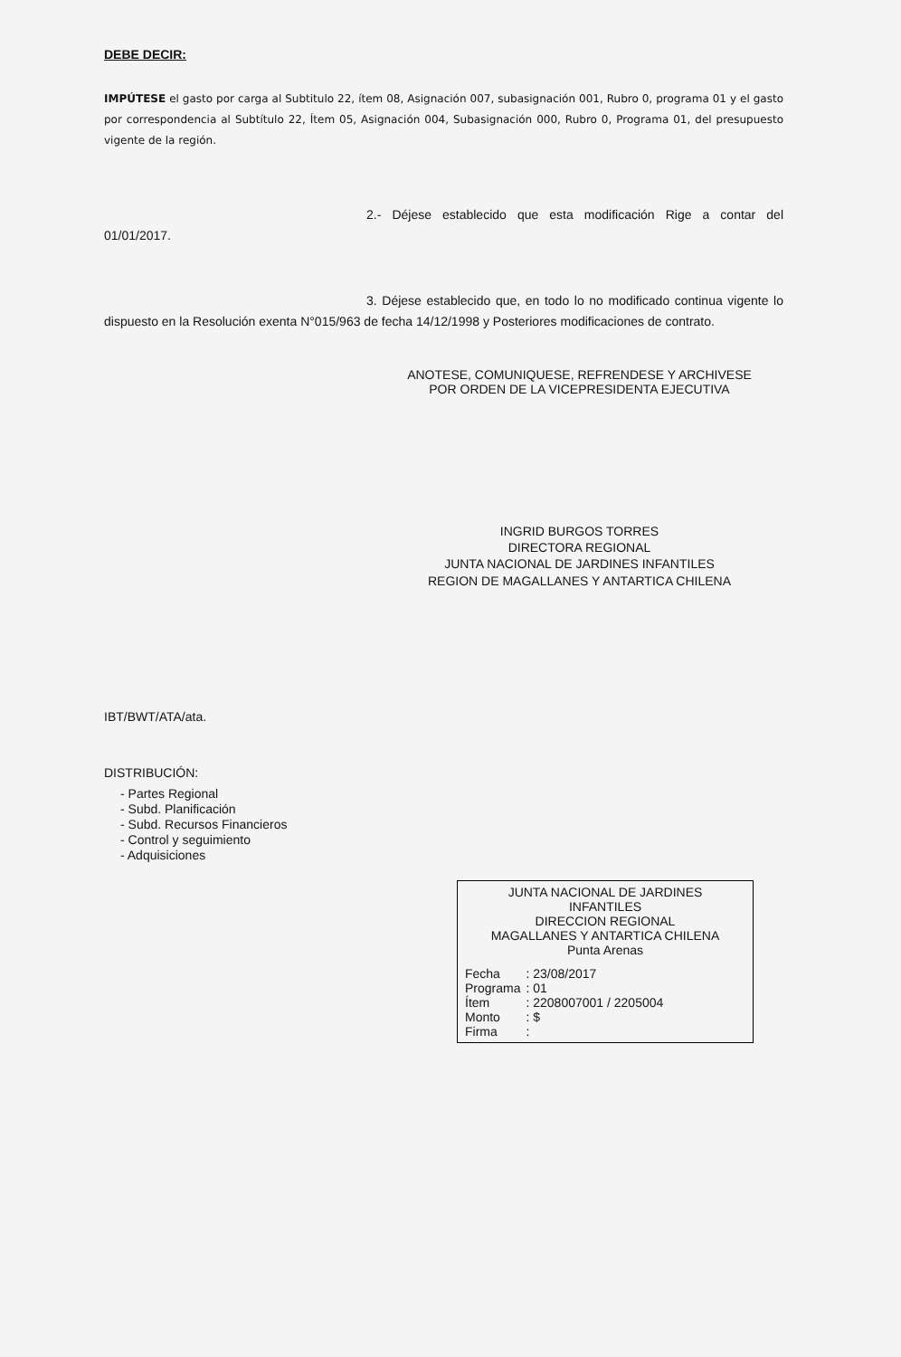DEBE DECIR:
IMPÚTESE el gasto por carga al Subtitulo 22, ítem 08, Asignación 007, subasignación 001, Rubro 0, programa 01 y el gasto por correspondencia al Subtítulo 22, Ítem 05, Asignación 004, Subasignación 000, Rubro 0, Programa 01, del presupuesto vigente de la región.
2.- Déjese establecido que esta modificación Rige a contar del 01/01/2017.
3. Déjese establecido que, en todo lo no modificado continua vigente lo dispuesto en la Resolución exenta N°015/963 de fecha 14/12/1998 y Posteriores modificaciones de contrato.
ANOTESE, COMUNIQUESE, REFRENDESE Y ARCHIVESE
POR ORDEN DE LA VICEPRESIDENTA EJECUTIVA
INGRID BURGOS TORRES
DIRECTORA REGIONAL
JUNTA NACIONAL DE JARDINES INFANTILES
REGION DE MAGALLANES Y ANTARTICA CHILENA
IBT/BWT/ATA/ata.
DISTRIBUCIÓN:
- Partes Regional
- Subd. Planificación
- Subd. Recursos Financieros
- Control y seguimiento
- Adquisiciones
JUNTA NACIONAL DE JARDINES
INFANTILES
DIRECCION REGIONAL
MAGALLANES Y ANTARTICA CHILENA
Punta Arenas
| Fecha | : 23/08/2017 |
| Programa | : 01 |
| Ítem | : 2208007001 / 2205004 |
| Monto | : $ |
| Firma | : |